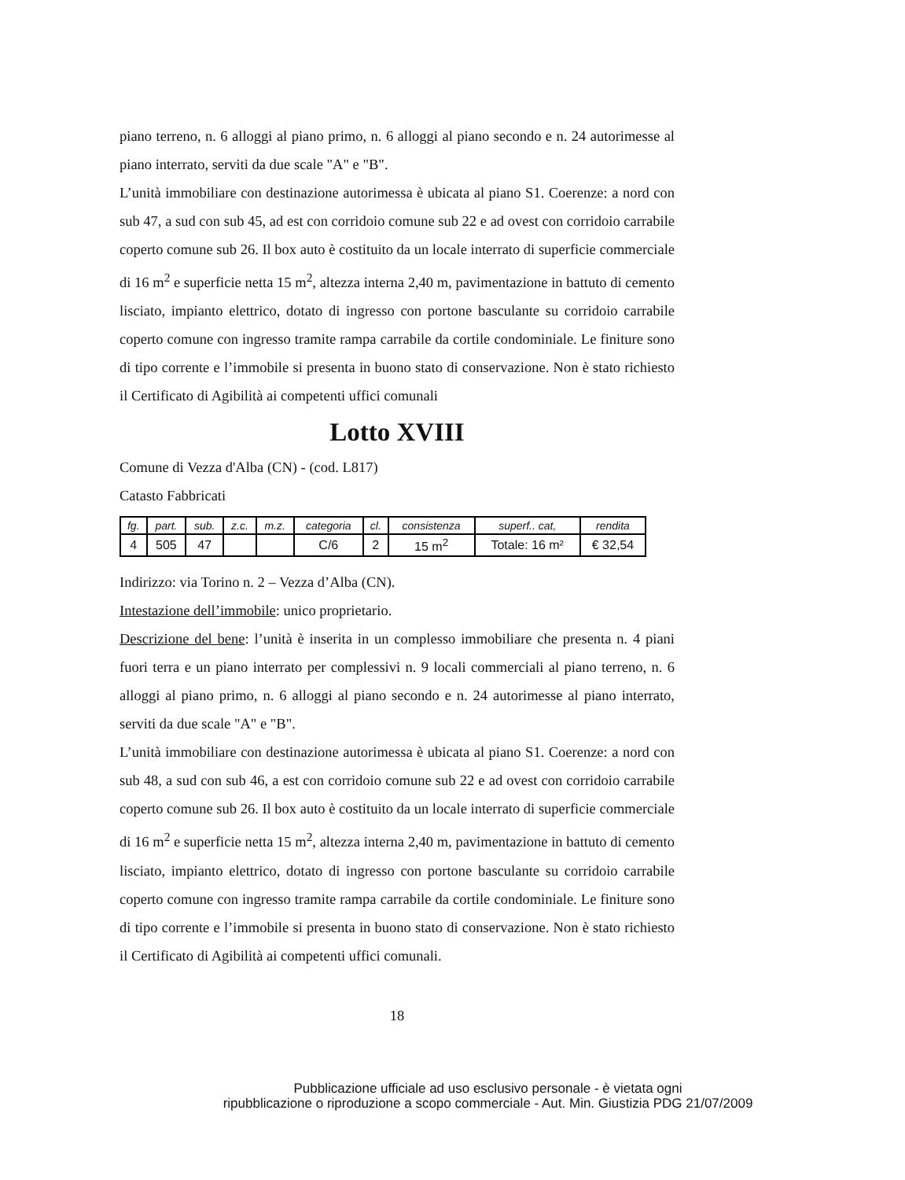piano terreno, n. 6 alloggi al piano primo, n. 6 alloggi al piano secondo e n. 24 autorimesse al piano interrato, serviti da due scale "A" e "B".
L’unità immobiliare con destinazione autorimessa è ubicata al piano S1. Coerenze: a nord con sub 47, a sud con sub 45, ad est con corridoio comune sub 22 e ad ovest con corridoio carrabile coperto comune sub 26. Il box auto è costituito da un locale interrato di superficie commerciale di 16 m<sup>2</sup> e superficie netta 15 m<sup>2</sup>, altezza interna 2,40 m, pavimentazione in battuto di cemento lisciato, impianto elettrico, dotato di ingresso con portone basculante su corridoio carrabile coperto comune con ingresso tramite rampa carrabile da cortile condominiale. Le finiture sono di tipo corrente e l’immobile si presenta in buono stato di conservazione. Non è stato richiesto il Certificato di Agibilità ai competenti uffici comunali
Lotto XVIII
Comune di Vezza d'Alba (CN) - (cod. L817)
Catasto Fabbricati
| fg. | part. | sub. | z.c. | m.z. | categoria | cl. | consistenza | superf.. cat, | rendita |
| --- | --- | --- | --- | --- | --- | --- | --- | --- | --- |
| 4 | 505 | 47 | | | C/6 | 2 | 15 m<sup>2</sup> | Totale: 16 m² | € 32,54 |
Indirizzo: via Torino n. 2 – Vezza d’Alba (CN).
Intestazione dell’immobile: unico proprietario.
Descrizione del bene: l’unità è inserita in un complesso immobiliare che presenta n. 4 piani fuori terra e un piano interrato per complessivi n. 9 locali commerciali al piano terreno, n. 6 alloggi al piano primo, n. 6 alloggi al piano secondo e n. 24 autorimesse al piano interrato, serviti da due scale "A" e "B".
L’unità immobiliare con destinazione autorimessa è ubicata al piano S1. Coerenze: a nord con sub 48, a sud con sub 46, a est con corridoio comune sub 22 e ad ovest con corridoio carrabile coperto comune sub 26. Il box auto è costituito da un locale interrato di superficie commerciale di 16 m<sup>2</sup> e superficie netta 15 m<sup>2</sup>, altezza interna 2,40 m, pavimentazione in battuto di cemento lisciato, impianto elettrico, dotato di ingresso con portone basculante su corridoio carrabile coperto comune con ingresso tramite rampa carrabile da cortile condominiale. Le finiture sono di tipo corrente e l’immobile si presenta in buono stato di conservazione. Non è stato richiesto il Certificato di Agibilità ai competenti uffici comunali.
18
Pubblicazione ufficiale ad uso esclusivo personale - è vietata ogni
ripubblicazione o riproduzione a scopo commerciale - Aut. Min. Giustizia PDG 21/07/2009